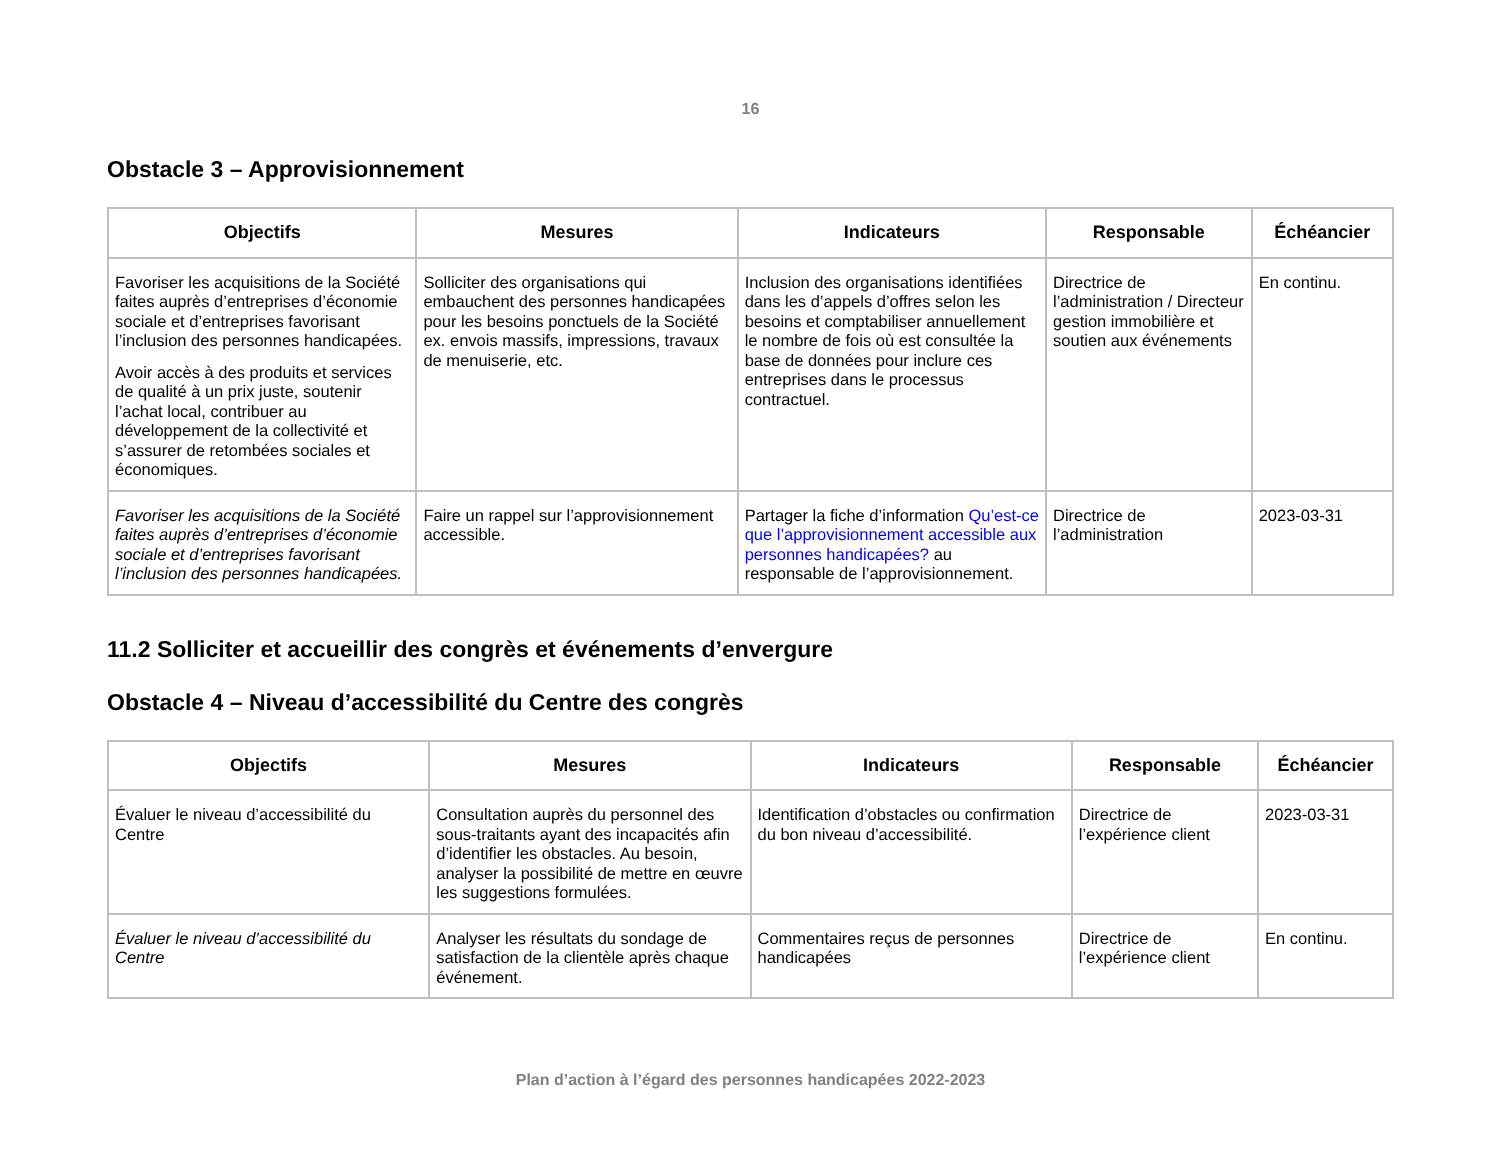16
Obstacle 3 – Approvisionnement
| Objectifs | Mesures | Indicateurs | Responsable | Échéancier |
| --- | --- | --- | --- | --- |
| Favoriser les acquisitions de la Société faites auprès d’entreprises d’économie sociale et d’entreprises favorisant l’inclusion des personnes handicapées. Avoir accès à des produits et services de qualité à un prix juste, soutenir l’achat local, contribuer au développement de la collectivité et s’assurer de retombées sociales et économiques. | Solliciter des organisations qui embauchent des personnes handicapées pour les besoins ponctuels de la Société ex. envois massifs, impressions, travaux de menuiserie, etc. | Inclusion des organisations identifiées dans les d’appels d’offres selon les besoins et comptabiliser annuellement le nombre de fois où est consultée la base de données pour inclure ces entreprises dans le processus contractuel. | Directrice de l’administration / Directeur gestion immobilière et soutien aux événements | En continu. |
| Favoriser les acquisitions de la Société faites auprès d’entreprises d’économie sociale et d’entreprises favorisant l’inclusion des personnes handicapées. | Faire un rappel sur l’approvisionnement accessible. | Partager la fiche d’information Qu’est-ce que l’approvisionnement accessible aux personnes handicapées? au responsable de l’approvisionnement. | Directrice de l’administration | 2023-03-31 |
11.2 Solliciter et accueillir des congrès et événements d’envergure
Obstacle 4 – Niveau d’accessibilité du Centre des congrès
| Objectifs | Mesures | Indicateurs | Responsable | Échéancier |
| --- | --- | --- | --- | --- |
| Évaluer le niveau d’accessibilité du Centre | Consultation auprès du personnel des sous-traitants ayant des incapacités afin d’identifier les obstacles. Au besoin, analyser la possibilité de mettre en œuvre les suggestions formulées. | Identification d’obstacles ou confirmation du bon niveau d’accessibilité. | Directrice de l’expérience client | 2023-03-31 |
| Évaluer le niveau d’accessibilité du Centre | Analyser les résultats du sondage de satisfaction de la clientèle après chaque événement. | Commentaires reçus de personnes handicapées | Directrice de l’expérience client | En continu. |
Plan d’action à l’égard des personnes handicapées 2022-2023